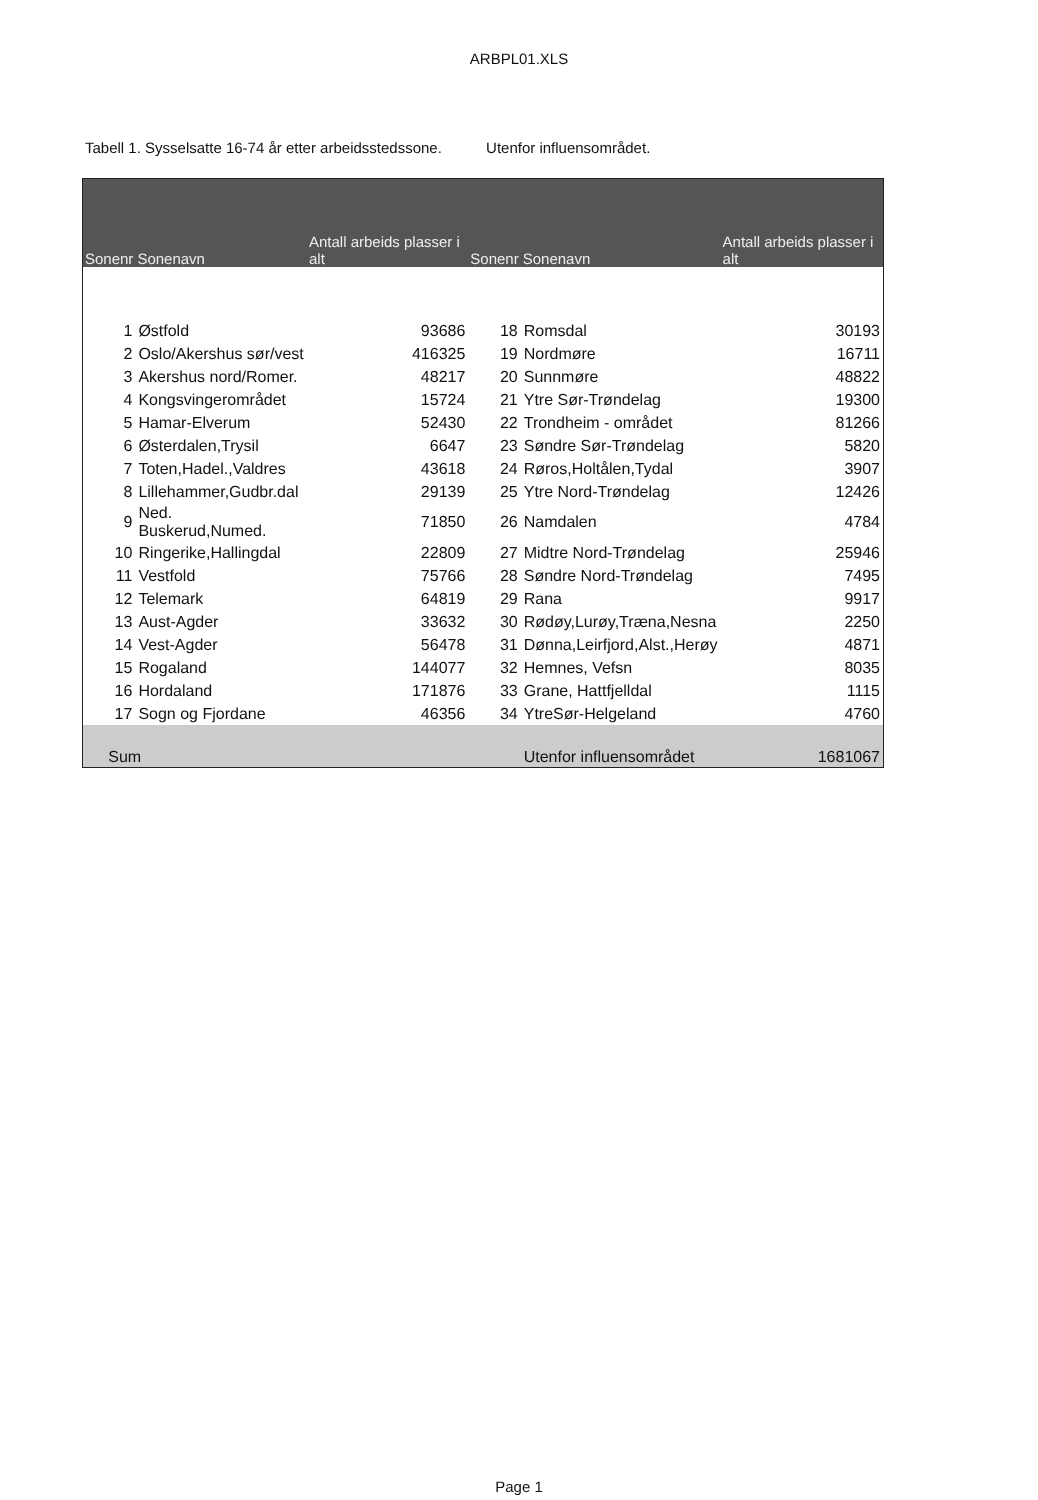ARBPL01.XLS
Tabell 1. Sysselsatte 16-74 år etter arbeidsstedssone. Utenfor influensområdet.
| Sonenr | Sonenavn | Antall arbeids plasser i alt | Sonenr | Sonenavn | Antall arbeids plasser i alt |
| --- | --- | --- | --- | --- | --- |
| 1 | Østfold | 93686 | 18 | Romsdal | 30193 |
| 2 | Oslo/Akershus sør/vest | 416325 | 19 | Nordmøre | 16711 |
| 3 | Akershus nord/Romer. | 48217 | 20 | Sunnmøre | 48822 |
| 4 | Kongsvingerområdet | 15724 | 21 | Ytre Sør-Trøndelag | 19300 |
| 5 | Hamar-Elverum | 52430 | 22 | Trondheim - området | 81266 |
| 6 | Østerdalen,Trysil | 6647 | 23 | Søndre Sør-Trøndelag | 5820 |
| 7 | Toten,Hadel.,Valdres | 43618 | 24 | Røros,Holtålen,Tydal | 3907 |
| 8 | Lillehammer,Gudbr.dal | 29139 | 25 | Ytre Nord-Trøndelag | 12426 |
| 9 | Ned. Buskerud,Numed. | 71850 | 26 | Namdalen | 4784 |
| 10 | Ringerike,Hallingdal | 22809 | 27 | Midtre Nord-Trøndelag | 25946 |
| 11 | Vestfold | 75766 | 28 | Søndre Nord-Trøndelag | 7495 |
| 12 | Telemark | 64819 | 29 | Rana | 9917 |
| 13 | Aust-Agder | 33632 | 30 | Rødøy,Lurøy,Træna,Nesna | 2250 |
| 14 | Vest-Agder | 56478 | 31 | Dønna,Leirfjord,Alst.,Herøy | 4871 |
| 15 | Rogaland | 144077 | 32 | Hemnes, Vefsn | 8035 |
| 16 | Hordaland | 171876 | 33 | Grane, Hattfjelldal | 1115 |
| 17 | Sogn og Fjordane | 46356 | 34 | YtreSør-Helgeland | 4760 |
| Sum | | | | Utenfor influensområdet | 1681067 |
Page 1